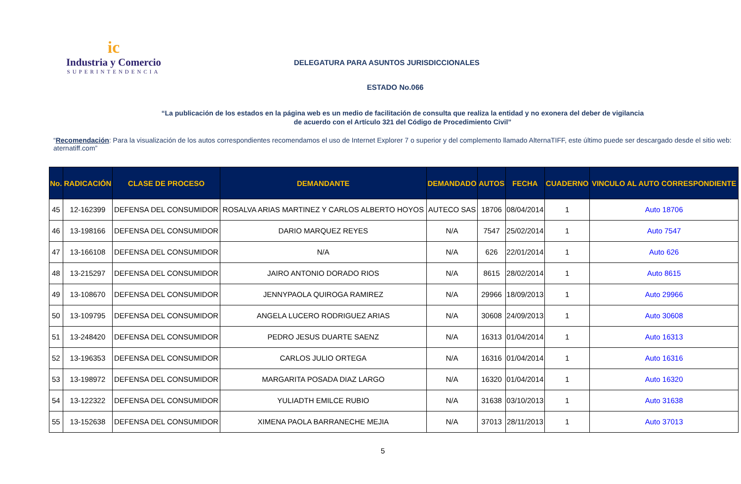ic
Industria y Comercio
SUPERINTENDENCIA
DELEGATURA PARA ASUNTOS JURISDICCIONALES
ESTADO No.066
“La publicación de los estados en la página web es un medio de facilitación de consulta que realiza la entidad y no exonera del deber de vigilancia
de acuerdo con el Artículo 321 del Código de Procedimiento Civil”
“Recomendación: Para la visualización de los autos correspondientes recomendamos el uso de Internet Explorer 7 o superior y del complemento llamado AlternaTIFF, este último puede ser descargado desde el sitio web: aternatiff.com”
| No. | RADICACIÓN | CLASE DE PROCESO | DEMANDANTE | DEMANDADO | AUTOS | FECHA | CUADERNO | VINCULO AL AUTO CORRESPONDIENTE |
| --- | --- | --- | --- | --- | --- | --- | --- | --- |
| 45 | 12-162399 | DEFENSA DEL CONSUMIDOR | ROSALVA ARIAS MARTINEZ Y CARLOS ALBERTO HOYOS | AUTECO SAS | 18706 | 08/04/2014 | 1 | Auto 18706 |
| 46 | 13-198166 | DEFENSA DEL CONSUMIDOR | DARIO MARQUEZ REYES | N/A | 7547 | 25/02/2014 | 1 | Auto 7547 |
| 47 | 13-166108 | DEFENSA DEL CONSUMIDOR | N/A | N/A | 626 | 22/01/2014 | 1 | Auto 626 |
| 48 | 13-215297 | DEFENSA DEL CONSUMIDOR | JAIRO ANTONIO DORADO RIOS | N/A | 8615 | 28/02/2014 | 1 | Auto 8615 |
| 49 | 13-108670 | DEFENSA DEL CONSUMIDOR | JENNYPAOLA QUIROGA RAMIREZ | N/A | 29966 | 18/09/2013 | 1 | Auto 29966 |
| 50 | 13-109795 | DEFENSA DEL CONSUMIDOR | ANGELA LUCERO RODRIGUEZ ARIAS | N/A | 30608 | 24/09/2013 | 1 | Auto 30608 |
| 51 | 13-248420 | DEFENSA DEL CONSUMIDOR | PEDRO JESUS DUARTE SAENZ | N/A | 16313 | 01/04/2014 | 1 | Auto 16313 |
| 52 | 13-196353 | DEFENSA DEL CONSUMIDOR | CARLOS JULIO ORTEGA | N/A | 16316 | 01/04/2014 | 1 | Auto 16316 |
| 53 | 13-198972 | DEFENSA DEL CONSUMIDOR | MARGARITA POSADA DIAZ LARGO | N/A | 16320 | 01/04/2014 | 1 | Auto 16320 |
| 54 | 13-122322 | DEFENSA DEL CONSUMIDOR | YULIADTH EMILCE RUBIO | N/A | 31638 | 03/10/2013 | 1 | Auto 31638 |
| 55 | 13-152638 | DEFENSA DEL CONSUMIDOR | XIMENA PAOLA BARRANECHE MEJIA | N/A | 37013 | 28/11/2013 | 1 | Auto 37013 |
5